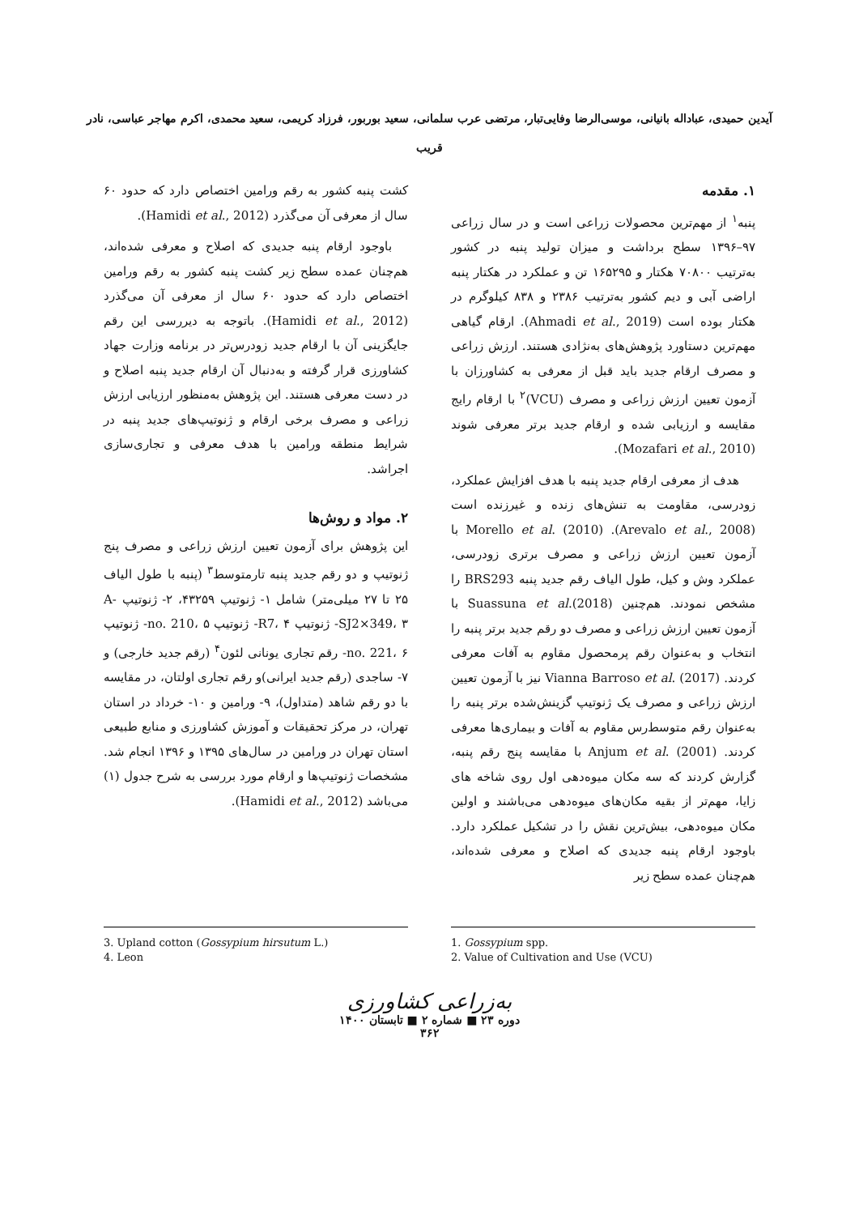آیدین حمیدی، عباداله بانیانی، موسی‌الرضا وفایی‌تبار، مرتضی عرب سلمانی، سعید بوربور، فرزاد کریمی، سعید محمدی، اکرم مهاجر عباسی، نادر قریب
۱. مقدمه
پنبه<sup>۱</sup> از مهم‌ترین محصولات زراعی است و در سال زراعی ۹۷–۱۳۹۶ سطح برداشت و میزان تولید پنبه در کشور به‌ترتیب ۷۰۸۰۰ هکتار و ۱۶۵۲۹۵ تن و عملکرد در هکتار پنبه اراضی آبی و دیم کشور به‌ترتیب ۲۳۸۶ و ۸۳۸ کیلوگرم در هکتار بوده است (Ahmadi et al., 2019). ارقام گیاهی مهم‌ترین دستاورد پژوهش‌های به‌نژادی هستند. ارزش زراعی و مصرف ارقام جدید باید قبل از معرفی به کشاورزان با آزمون تعیین ارزش زراعی و مصرف (VCU)<sup>۲</sup> با ارقام رایج مقایسه و ارزیابی شده و ارقام جدید برتر معرفی شوند (Mozafari et al., 2010).
هدف از معرفی ارقام جدید پنبه با هدف افزایش عملکرد، زودرسی، مقاومت به تنش‌های زنده و غیرزنده است (Arevalo et al., 2008). Morello et al. (2010) با آزمون تعیین ارزش زراعی و مصرف برتری زودرسی، عملکرد وش و کیل، طول الیاف رقم جدید پنبه BRS293 را مشخص نمودند. هم‌چنین Suassuna et al.(2018) با آزمون تعیین ارزش زراعی و مصرف دو رقم جدید برتر پنبه را انتخاب و به‌عنوان رقم پرمحصول مقاوم به آفات معرفی کردند. Vianna Barroso et al. (2017) نیز با آزمون تعیین ارزش زراعی و مصرف یک ژنوتیپ گزینش‌شده برتر پنبه را به‌عنوان رقم متوسط‌رس مقاوم به آفات و بیماری‌ها معرفی کردند. Anjum et al. (2001) با مقایسه پنج رقم پنبه، گزارش کردند که سه مکان میوه‌دهی اول روی شاخه های زایا، مهم‌تر از بقیه مکان‌های میوه‌دهی می‌باشند و اولین مکان میوه‌دهی، بیش‌ترین نقش را در تشکیل عملکرد دارد. باوجود ارقام پنبه جدیدی که اصلاح و معرفی شده‌اند، هم‌چنان عمده سطح زیر
کشت پنبه کشور به رقم ورامین اختصاص دارد که حدود ۶۰ سال از معرفی آن می‌گذرد (Hamidi et al., 2012).
باوجود ارقام پنبه جدیدی که اصلاح و معرفی شده‌اند، هم‌چنان عمده سطح زیر کشت پنبه کشور به رقم ورامین اختصاص دارد که حدود ۶۰ سال از معرفی آن می‌گذرد (Hamidi et al., 2012). باتوجه به دیررسی این رقم جایگزینی آن با ارقام جدید زودرس‌تر در برنامه وزارت جهاد کشاورزی قرار گرفته و به‌دنبال آن ارقام جدید پنبه اصلاح و در دست معرفی هستند. این پژوهش به‌منظور ارزیابی ارزش زراعی و مصرف برخی ارقام و ژنوتیپ‌های جدید پنبه در شرایط منطقه ورامین با هدف معرفی و تجاری‌سازی اجراشد.
۲. مواد و روش‌ها
این پژوهش برای آزمون تعیین ارزش زراعی و مصرف پنج ژنوتیپ و دو رقم جدید پنبه تارمتوسط<sup>۳</sup> (پنبه با طول الیاف ۲۵ تا ۲۷ میلی‌متر) شامل ۱- ژنوتیپ ۴۳۲۵۹، ۲- ژنوتیپ A-SJ2×349، ۳- ژنوتیپ R7، ۴- ژنوتیپ no. 210، ۵- ژنوتیپ no. 221، ۶- رقم تجاری یونانی لئون<sup>۴</sup> (رقم جدید خارجی) و ۷- ساجدی (رقم جدید ایرانی)و رقم تجاری اولتان، در مقایسه با دو رقم شاهد (متداول)، ۹- ورامین و ۱۰- خرداد در استان تهران، در مرکز تحقیقات و آموزش کشاورزی و منابع طبیعی استان تهران در ورامین در سال‌های ۱۳۹۵ و ۱۳۹۶ انجام شد. مشخصات ژنوتیپ‌ها و ارقام مورد بررسی به شرح جدول (۱) می‌باشد (Hamidi et al., 2012).
1. Gossypium spp.
2. Value of Cultivation and Use (VCU)
3. Upland cotton (Gossypium hirsutum L.)
4. Leon
به‌زراعی کشاورزی
دوره ۲۳ ■ شماره ۲ ■ تابستان ۱۴۰۰
۳۶۲